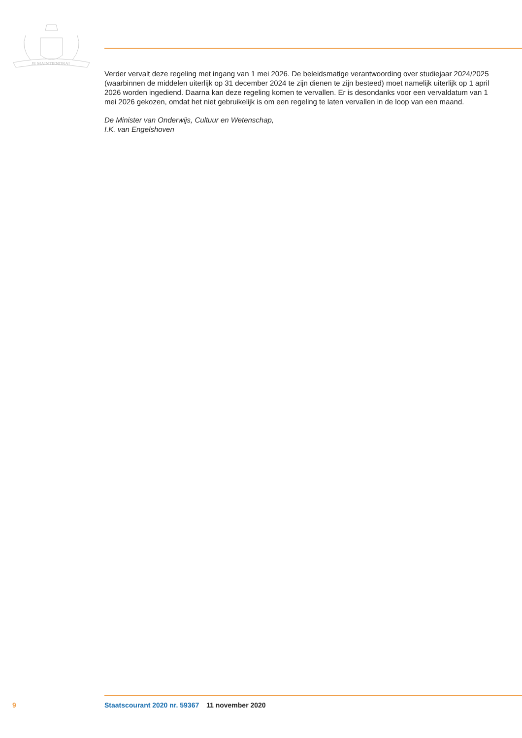JE MAINTIENDRAI
Verder vervalt deze regeling met ingang van 1 mei 2026. De beleidsmatige verantwoording over studiejaar 2024/2025 (waarbinnen de middelen uiterlijk op 31 december 2024 te zijn dienen te zijn besteed) moet namelijk uiterlijk op 1 april 2026 worden ingediend. Daarna kan deze regeling komen te vervallen. Er is desondanks voor een vervaldatum van 1 mei 2026 gekozen, omdat het niet gebruikelijk is om een regeling te laten vervallen in de loop van een maand.
De Minister van Onderwijs, Cultuur en Wetenschap,
I.K. van Engelshoven
9 Staatscourant 2020 nr. 59367 11 november 2020